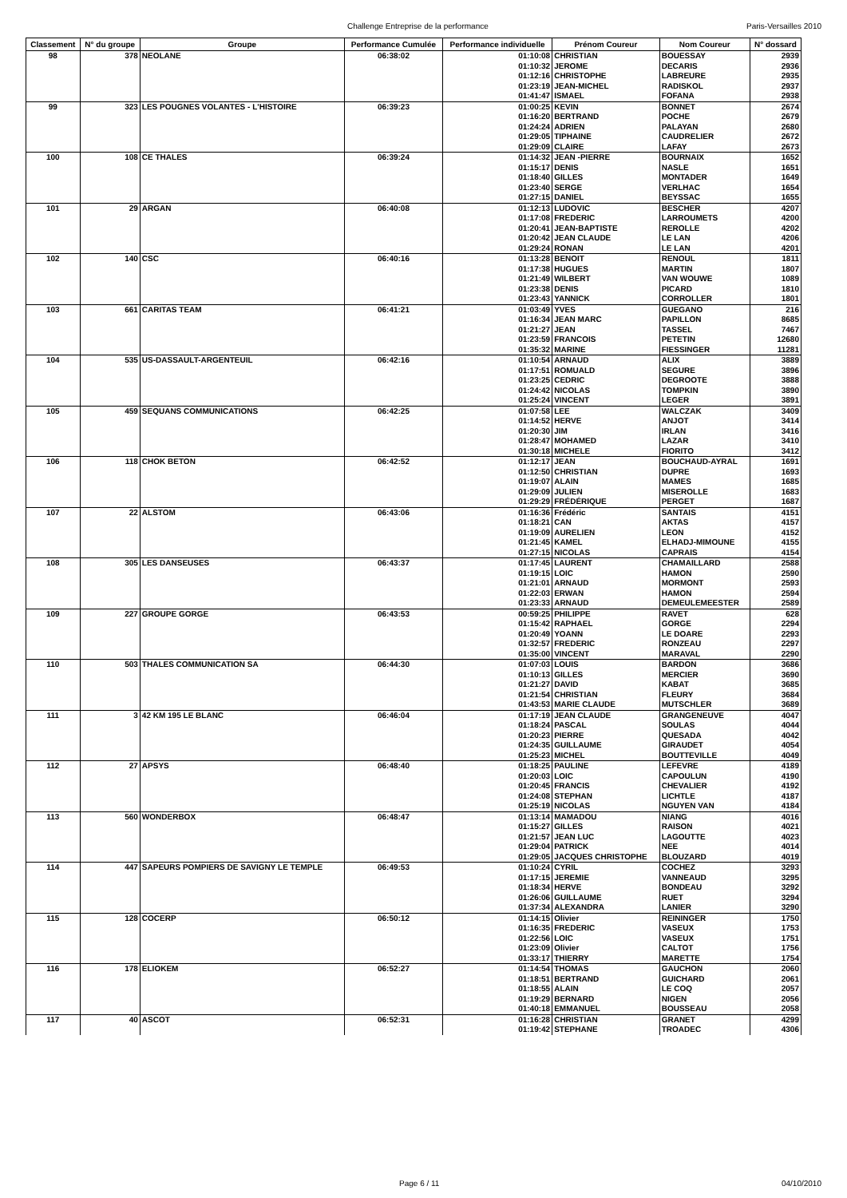Challenge Entreprise de la performance Paris-Versailles 2010
| Classement | N° du groupe | Groupe | Performance Cumulée | Performance individuelle | Prénom Coureur | Nom Coureur | N° dossard |
| --- | --- | --- | --- | --- | --- | --- | --- |
| 98 | 378 | NEOLANE | 06:38:02 | 01:10:08 | CHRISTIAN | BOUESSAY | 2939 |
| | | | | 01:10:32 | JEROME | DECARIS | 2936 |
| | | | | 01:12:16 | CHRISTOPHE | LABREURE | 2935 |
| | | | | 01:23:19 | JEAN-MICHEL | RADISKOL | 2937 |
| | | | | 01:41:47 | ISMAEL | FOFANA | 2938 |
| 99 | 323 | LES POUGNES VOLANTES - L'HISTOIRE | 06:39:23 | 01:00:25 | KEVIN | BONNET | 2674 |
| | | | | 01:16:20 | BERTRAND | POCHE | 2679 |
| | | | | 01:24:24 | ADRIEN | PALAYAN | 2680 |
| | | | | 01:29:05 | TIPHAINE | CAUDRELIER | 2672 |
| | | | | 01:29:09 | CLAIRE | LAFAY | 2673 |
| 100 | 108 | CE THALES | 06:39:24 | 01:14:32 | JEAN -PIERRE | BOURNAIX | 1652 |
| | | | | 01:15:17 | DENIS | NASLE | 1651 |
| | | | | 01:18:40 | GILLES | MONTADER | 1649 |
| | | | | 01:23:40 | SERGE | VERLHAC | 1654 |
| | | | | 01:27:15 | DANIEL | BEYSSAC | 1655 |
| 101 | 29 | ARGAN | 06:40:08 | 01:12:13 | LUDOVIC | BESCHER | 4207 |
| | | | | 01:17:08 | FREDERIC | LARROUMETS | 4200 |
| | | | | 01:20:41 | JEAN-BAPTISTE | REROLLE | 4202 |
| | | | | 01:20:42 | JEAN CLAUDE | LE LAN | 4206 |
| | | | | 01:29:24 | RONAN | LE LAN | 4201 |
| 102 | 140 | CSC | 06:40:16 | 01:13:28 | BENOIT | RENOUL | 1811 |
| | | | | 01:17:38 | HUGUES | MARTIN | 1807 |
| | | | | 01:21:49 | WILBERT | VAN WOUWE | 1089 |
| | | | | 01:23:38 | DENIS | PICARD | 1810 |
| | | | | 01:23:43 | YANNICK | CORROLLER | 1801 |
| 103 | 661 | CARITAS TEAM | 06:41:21 | 01:03:49 | YVES | GUEGANO | 216 |
| | | | | 01:16:34 | JEAN MARC | PAPILLON | 8685 |
| | | | | 01:21:27 | JEAN | TASSEL | 7467 |
| | | | | 01:23:59 | FRANCOIS | PETETIN | 12680 |
| | | | | 01:35:32 | MARINE | FIESSINGER | 11281 |
| 104 | 535 | US-DASSAULT-ARGENTEUIL | 06:42:16 | 01:10:54 | ARNAUD | ALIX | 3889 |
| | | | | 01:17:51 | ROMUALD | SEGURE | 3896 |
| | | | | 01:23:25 | CEDRIC | DEGROOTE | 3888 |
| | | | | 01:24:42 | NICOLAS | TOMPKIN | 3890 |
| | | | | 01:25:24 | VINCENT | LEGER | 3891 |
| 105 | 459 | SEQUANS COMMUNICATIONS | 06:42:25 | 01:07:58 | LEE | WALCZAK | 3409 |
| | | | | 01:14:52 | HERVE | ANJOT | 3414 |
| | | | | 01:20:30 | JIM | IRLAN | 3416 |
| | | | | 01:28:47 | MOHAMED | LAZAR | 3410 |
| | | | | 01:30:18 | MICHELE | FIORITO | 3412 |
| 106 | 118 | CHOK BETON | 06:42:52 | 01:12:17 | JEAN | BOUCHAUD-AYRAL | 1691 |
| | | | | 01:12:50 | CHRISTIAN | DUPRE | 1693 |
| | | | | 01:19:07 | ALAIN | MAMES | 1685 |
| | | | | 01:29:09 | JULIEN | MISEROLLE | 1683 |
| | | | | 01:29:29 | FRÉDÉRIQUE | PERGET | 1687 |
| 107 | 22 | ALSTOM | 06:43:06 | 01:16:36 | Frédéric | SANTAIS | 4151 |
| | | | | 01:18:21 | CAN | AKTAS | 4157 |
| | | | | 01:19:09 | AURELIEN | LEON | 4152 |
| | | | | 01:21:45 | KAMEL | ELHADJ-MIMOUNE | 4155 |
| | | | | 01:27:15 | NICOLAS | CAPRAIS | 4154 |
| 108 | 305 | LES DANSEUSES | 06:43:37 | 01:17:45 | LAURENT | CHAMAILLARD | 2588 |
| | | | | 01:19:15 | LOIC | HAMON | 2590 |
| | | | | 01:21:01 | ARNAUD | MORMONT | 2593 |
| | | | | 01:22:03 | ERWAN | HAMON | 2594 |
| | | | | 01:23:33 | ARNAUD | DEMEULEMEESTER | 2589 |
| 109 | 227 | GROUPE GORGE | 06:43:53 | 00:59:25 | PHILIPPE | RAVET | 628 |
| | | | | 01:15:42 | RAPHAEL | GORGE | 2294 |
| | | | | 01:20:49 | YOANN | LE DOARE | 2293 |
| | | | | 01:32:57 | FREDERIC | RONZEAU | 2297 |
| | | | | 01:35:00 | VINCENT | MARAVAL | 2290 |
| 110 | 503 | THALES COMMUNICATION SA | 06:44:30 | 01:07:03 | LOUIS | BARDON | 3686 |
| | | | | 01:10:13 | GILLES | MERCIER | 3690 |
| | | | | 01:21:27 | DAVID | KABAT | 3685 |
| | | | | 01:21:54 | CHRISTIAN | FLEURY | 3684 |
| | | | | 01:43:53 | MARIE CLAUDE | MUTSCHLER | 3689 |
| 111 | 3 | 42 KM 195 LE BLANC | 06:46:04 | 01:17:19 | JEAN CLAUDE | GRANGENEUVE | 4047 |
| | | | | 01:18:24 | PASCAL | SOULAS | 4044 |
| | | | | 01:20:23 | PIERRE | QUESADA | 4042 |
| | | | | 01:24:35 | GUILLAUME | GIRAUDET | 4054 |
| | | | | 01:25:23 | MICHEL | BOUTTEVILLE | 4049 |
| 112 | 27 | APSYS | 06:48:40 | 01:18:25 | PAULINE | LEFEVRE | 4189 |
| | | | | 01:20:03 | LOIC | CAPOULUN | 4190 |
| | | | | 01:20:45 | FRANCIS | CHEVALIER | 4192 |
| | | | | 01:24:08 | STEPHAN | LICHTLE | 4187 |
| | | | | 01:25:19 | NICOLAS | NGUYEN VAN | 4184 |
| 113 | 560 | WONDERBOX | 06:48:47 | 01:13:14 | MAMADOU | NIANG | 4016 |
| | | | | 01:15:27 | GILLES | RAISON | 4021 |
| | | | | 01:21:57 | JEAN LUC | LAGOUTTE | 4023 |
| | | | | 01:29:04 | PATRICK | NEE | 4014 |
| | | | | 01:29:05 | JACQUES CHRISTOPHE | BLOUZARD | 4019 |
| 114 | 447 | SAPEURS POMPIERS DE SAVIGNY LE TEMPLE | 06:49:53 | 01:10:24 | CYRIL | COCHEZ | 3293 |
| | | | | 01:17:15 | JEREMIE | VANNEAUD | 3295 |
| | | | | 01:18:34 | HERVE | BONDEAU | 3292 |
| | | | | 01:26:06 | GUILLAUME | RUET | 3294 |
| | | | | 01:37:34 | ALEXANDRA | LANIER | 3290 |
| 115 | 128 | COCERP | 06:50:12 | 01:14:15 | Olivier | REININGER | 1750 |
| | | | | 01:16:35 | FREDERIC | VASEUX | 1753 |
| | | | | 01:22:56 | LOIC | VASEUX | 1751 |
| | | | | 01:23:09 | Olivier | CALTOT | 1756 |
| | | | | 01:33:17 | THIERRY | MARETTE | 1754 |
| 116 | 178 | ELIOKEM | 06:52:27 | 01:14:54 | THOMAS | GAUCHON | 2060 |
| | | | | 01:18:51 | BERTRAND | GUICHARD | 2061 |
| | | | | 01:18:55 | ALAIN | LE COQ | 2057 |
| | | | | 01:19:29 | BERNARD | NIGEN | 2056 |
| | | | | 01:40:18 | EMMANUEL | BOUSSEAU | 2058 |
| 117 | 40 | ASCOT | 06:52:31 | 01:16:28 | CHRISTIAN | GRANET | 4299 |
| | | | | 01:19:42 | STEPHANE | TROADEC | 4306 |
Page 6 / 11 04/10/2010